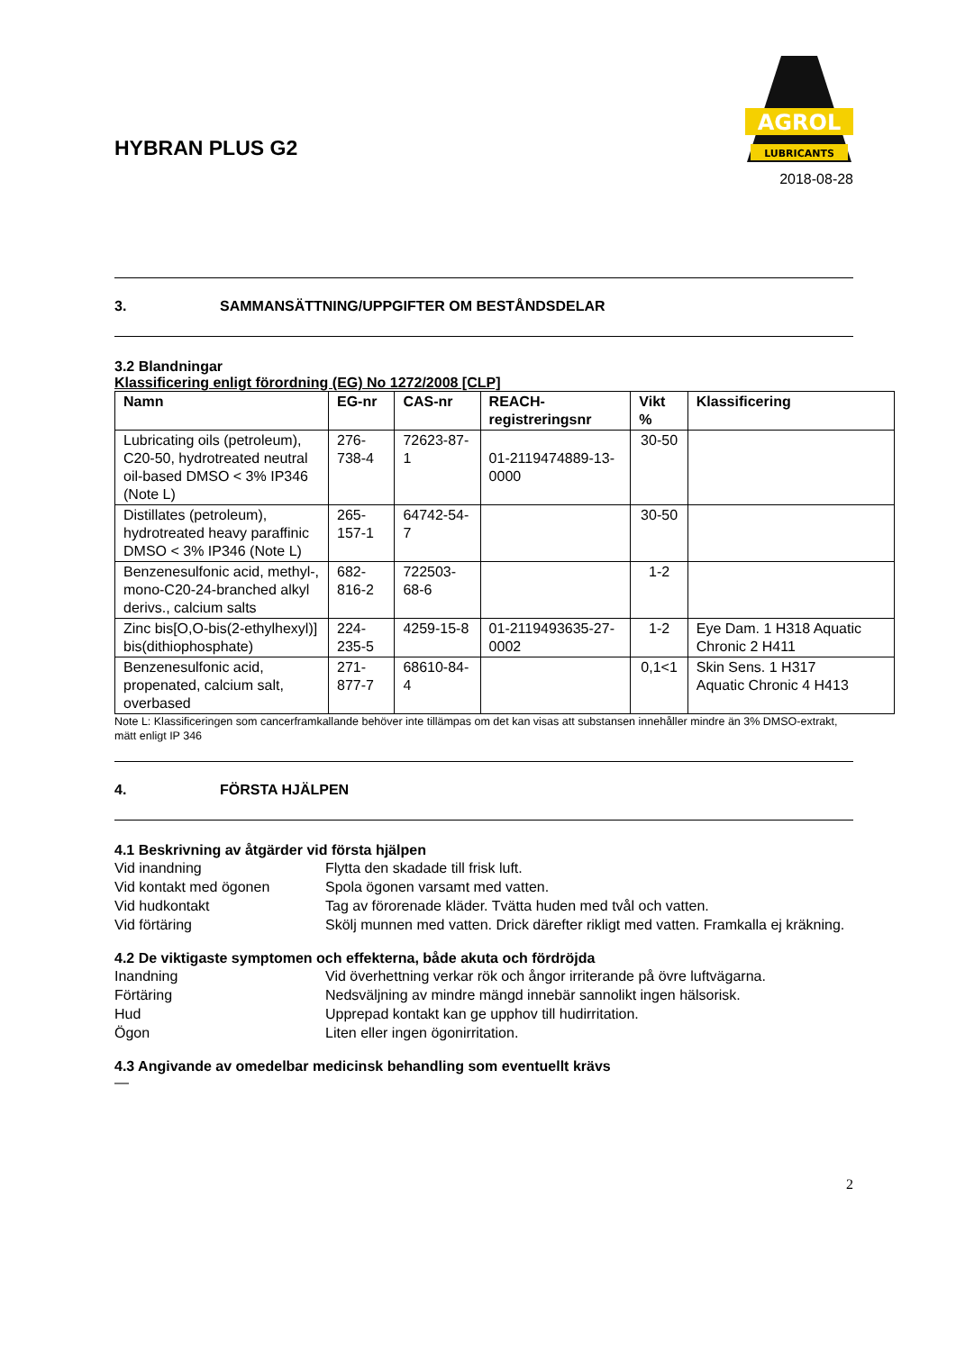HYBRAN PLUS G2
AGROL
LUBRICANTS
2018-08-28
3. SAMMANSÄTTNING/UPPGIFTER OM BESTÅNDSDELAR
3.2 Blandningar
Klassificering enligt förordning (EG) No 1272/2008 [CLP]
| Namn | EG-nr | CAS-nr | REACH-registreringsnr | Vikt % | Klassificering |
| --- | --- | --- | --- | --- | --- |
| Lubricating oils (petroleum), C20-50, hydrotreated neutral oil-based DMSO < 3% IP346 (Note L) | 276-738-4 | 72623-87-1 | 01-2119474889-13-0000 | 30-50 | |
| Distillates (petroleum), hydrotreated heavy paraffinic DMSO < 3% IP346 (Note L) | 265-157-1 | 64742-54-7 | | 30-50 | |
| Benzenesulfonic acid, methyl-, mono-C20-24-branched alkyl derivs., calcium salts | 682-816-2 | 722503-68-6 | | 1-2 | |
| Zinc bis[O,O-bis(2-ethylhexyl)] bis(dithiophosphate) | 224-235-5 | 4259-15-8 | 01-2119493635-27-0002 | 1-2 | Eye Dam. 1 H318 Aquatic Chronic 2 H411 |
| Benzenesulfonic acid, propenated, calcium salt, overbased | 271-877-7 | 68610-84-4 | | 0,1<1 | Skin Sens. 1 H317 Aquatic Chronic 4 H413 |
Note L: Klassificeringen som cancerframkallande behöver inte tillämpas om det kan visas att substansen innehåller mindre än 3% DMSO-extrakt, mätt enligt IP 346
4. FÖRSTA HJÄLPEN
4.1 Beskrivning av åtgärder vid första hjälpen
Vid inandning Flytta den skadade till frisk luft.
Vid kontakt med ögonen Spola ögonen varsamt med vatten.
Vid hudkontakt Tag av förorenade kläder. Tvätta huden med tvål och vatten.
Vid förtäring Skölj munnen med vatten. Drick därefter rikligt med vatten. Framkalla ej kräkning.
4.2 De viktigaste symptomen och effekterna, både akuta och fördröjda
Inandning Vid överhettning verkar rök och ångor irriterande på övre luftvägarna.
Förtäring Nedsväljning av mindre mängd innebär sannolikt ingen hälsorisk.
Hud Upprepad kontakt kan ge upphov till hudirritation.
Ögon Liten eller ingen ögonirritation.
4.3 Angivande av omedelbar medicinsk behandling som eventuellt krävs
—
2